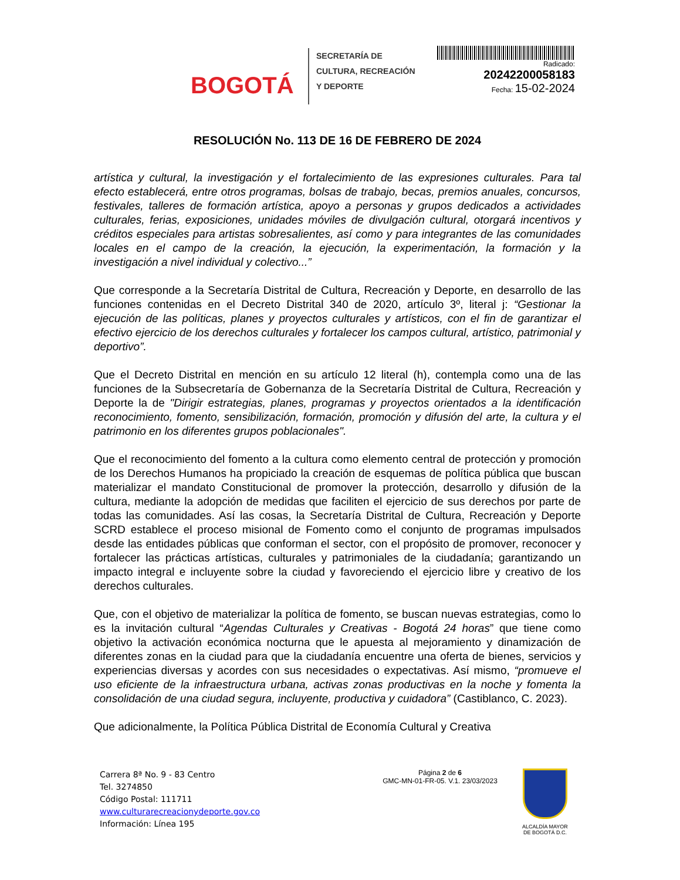BOGOTÁ
SECRETARÍA DE
CULTURA, RECREACIÓN
Y DEPORTE
Radicado:
20242200058183
Fecha: 15-02-2024
RESOLUCIÓN No. 113 DE 16 DE FEBRERO DE 2024
artística y cultural, la investigación y el fortalecimiento de las expresiones culturales. Para tal efecto establecerá, entre otros programas, bolsas de trabajo, becas, premios anuales, concursos, festivales, talleres de formación artística, apoyo a personas y grupos dedicados a actividades culturales, ferias, exposiciones, unidades móviles de divulgación cultural, otorgará incentivos y créditos especiales para artistas sobresalientes, así como y para integrantes de las comunidades locales en el campo de la creación, la ejecución, la experimentación, la formación y la investigación a nivel individual y colectivo...”
Que corresponde a la Secretaría Distrital de Cultura, Recreación y Deporte, en desarrollo de las funciones contenidas en el Decreto Distrital 340 de 2020, artículo 3º, literal j: “Gestionar la ejecución de las políticas, planes y proyectos culturales y artísticos, con el fin de garantizar el efectivo ejercicio de los derechos culturales y fortalecer los campos cultural, artístico, patrimonial y deportivo”.
Que el Decreto Distrital en mención en su artículo 12 literal (h), contempla como una de las funciones de la Subsecretaría de Gobernanza de la Secretaría Distrital de Cultura, Recreación y Deporte la de "Dirigir estrategias, planes, programas y proyectos orientados a la identificación reconocimiento, fomento, sensibilización, formación, promoción y difusión del arte, la cultura y el patrimonio en los diferentes grupos poblacionales".
Que el reconocimiento del fomento a la cultura como elemento central de protección y promoción de los Derechos Humanos ha propiciado la creación de esquemas de política pública que buscan materializar el mandato Constitucional de promover la protección, desarrollo y difusión de la cultura, mediante la adopción de medidas que faciliten el ejercicio de sus derechos por parte de todas las comunidades. Así las cosas, la Secretaría Distrital de Cultura, Recreación y Deporte SCRD establece el proceso misional de Fomento como el conjunto de programas impulsados desde las entidades públicas que conforman el sector, con el propósito de promover, reconocer y fortalecer las prácticas artísticas, culturales y patrimoniales de la ciudadanía; garantizando un impacto integral e incluyente sobre la ciudad y favoreciendo el ejercicio libre y creativo de los derechos culturales.
Que, con el objetivo de materializar la política de fomento, se buscan nuevas estrategias, como lo es la invitación cultural “Agendas Culturales y Creativas - Bogotá 24 horas” que tiene como objetivo la activación económica nocturna que le apuesta al mejoramiento y dinamización de diferentes zonas en la ciudad para que la ciudadanía encuentre una oferta de bienes, servicios y experiencias diversas y acordes con sus necesidades o expectativas. Así mismo, “promueve el uso eficiente de la infraestructura urbana, activas zonas productivas en la noche y fomenta la consolidación de una ciudad segura, incluyente, productiva y cuidadora” (Castiblanco, C. 2023).
Que adicionalmente, la Política Pública Distrital de Economía Cultural y Creativa
Carrera 8ª No. 9 - 83 Centro
Tel. 3274850
Código Postal: 111711
www.culturarecreacionydeporte.gov.co
Información: Línea 195
Página 2 de 6
GMC-MN-01-FR-05. V.1. 23/03/2023
ALCALDÍA MAYOR
DE BOGOTÁ D.C.